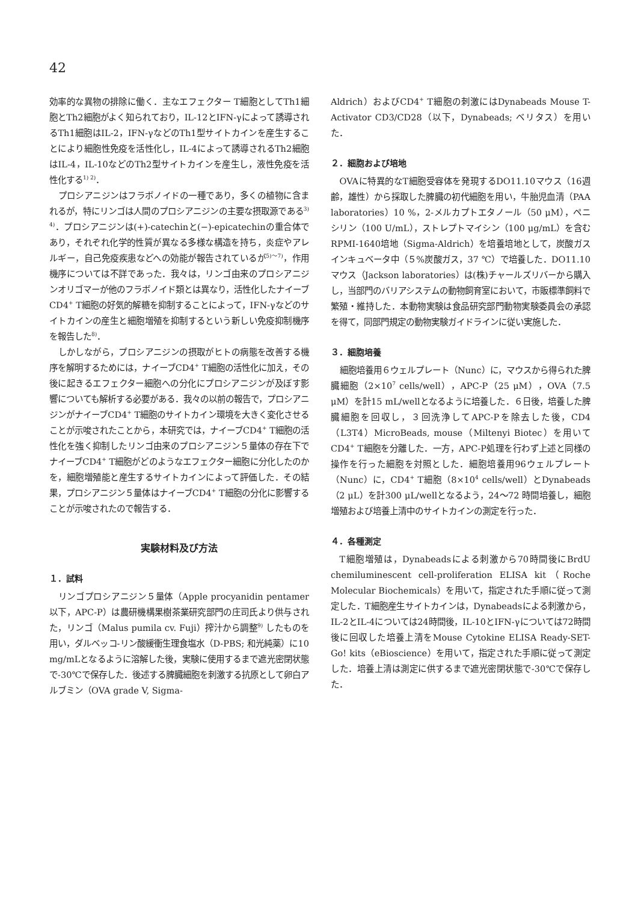42
効率的な異物の排除に働く．主なエフェクター T細胞としてTh1細胞とTh2細胞がよく知られており，IL-12とIFN-γによって誘導されるTh1細胞はIL-2，IFN-γなどのTh1型サイトカインを産生することにより細胞性免疫を活性化し，IL-4によって誘導されるTh2細胞はIL-4，IL-10などのTh2型サイトカインを産生し，液性免疫を活性化する<sup>1) 2)</sup>．
プロシアニジンはフラボノイドの一種であり，多くの植物に含まれるが，特にリンゴは人間のプロシアニジンの主要な摂取源である<sup>3) 4)</sup>．プロシアニジンは(+)-catechinと(−)-epicatechinの重合体であり，それぞれ化学的性質が異なる多様な構造を持ち，炎症やアレルギー，自己免疫疾患などへの効能が報告されているが<sup>5)～7)</sup>，作用機序については不詳であった．我々は，リンゴ由来のプロシアニジンオリゴマーが他のフラボノイド類とは異なり，活性化したナイーブCD4<sup>+</sup> T細胞の好気的解糖を抑制することによって，IFN-γなどのサイトカインの産生と細胞増殖を抑制するという新しい免疫抑制機序を報告した<sup>8)</sup>．
しかしながら，プロシアニジンの摂取がヒトの病態を改善する機序を解明するためには，ナイーブCD4<sup>+</sup> T細胞の活性化に加え，その後に起きるエフェクター細胞への分化にプロシアニジンが及ぼす影響についても解析する必要がある．我々の以前の報告で，プロシアニジンがナイーブCD4<sup>+</sup> T細胞のサイトカイン環境を大きく変化させることが示唆されたことから，本研究では，ナイーブCD4<sup>+</sup> T細胞の活性化を強く抑制したリンゴ由来のプロシアニジン５量体の存在下でナイーブCD4<sup>+</sup> T細胞がどのようなエフェクター細胞に分化したのかを，細胞増殖能と産生するサイトカインによって評価した．その結果，プロシアニジン５量体はナイーブCD4<sup>+</sup> T細胞の分化に影響することが示唆されたので報告する．
実験材料及び方法
１．試料
リンゴプロシアニジン５量体（Apple procyanidin pentamer以下，APC-P）は農研機構果樹茶業研究部門の庄司氏より供与された，リンゴ（Malus pumila cv. Fuji）搾汁から調整<sup>9)</sup> したものを用い，ダルベッコ-リン酸緩衝生理食塩水（D-PBS; 和光純薬）に10 mg/mLとなるように溶解した後，実験に使用するまで遮光密閉状態で-30℃で保存した．後述する脾臓細胞を刺激する抗原として卵白アルブミン（OVA grade V, Sigma-
Aldrich）およびCD4<sup>+</sup> T細胞の刺激にはDynabeads Mouse T-Activator CD3/CD28（以下，Dynabeads; ベリタス）を用いた．
２．細胞および培地
OVAに特異的なT細胞受容体を発現するDO11.10マウス（16週齢，雄性）から採取した脾臓の初代細胞を用い，牛胎児血清（PAA laboratories）10 %，2-メルカプトエタノール（50 μM），ペニシリン（100 U/mL），ストレプトマイシン（100 μg/mL）を含むRPMI-1640培地（Sigma-Aldrich）を培養培地として，炭酸ガスインキュベータ中（５%炭酸ガス，37 ℃）で培養した．DO11.10マウス（Jackson laboratories）は(株)チャールズリバーから購入し，当部門のバリアシステムの動物飼育室において，市販標準飼料で繁殖・維持した．本動物実験は食品研究部門動物実験委員会の承認を得て，同部門規定の動物実験ガイドラインに従い実施した．
３．細胞培養
細胞培養用６ウェルプレート（Nunc）に，マウスから得られた脾臓細胞（2×10<sup>7</sup> cells/well），APC-P（25 μM），OVA（7.5 μM）を計15 mL/wellとなるように培養した．６日後，培養した脾臓細胞を回収し，３回洗浄してAPC-Pを除去した後，CD4（L3T4）MicroBeads, mouse（Miltenyi Biotec）を用いてCD4<sup>+</sup> T細胞を分離した．一方，APC-P処理を行わず上述と同様の操作を行った細胞を対照とした．細胞培養用96ウェルプレート（Nunc）に，CD4<sup>+</sup> T細胞（8×10<sup>4</sup> cells/well）とDynabeads（2 μL）を計300 μL/wellとなるよう，24～72 時間培養し，細胞増殖および培養上清中のサイトカインの測定を行った．
４．各種測定
T細胞増殖は，Dynabeadsによる刺激から70時間後にBrdU chemiluminescent cell-proliferation ELISA kit（Roche Molecular Biochemicals）を用いて，指定された手順に従って測定した．T細胞産生サイトカインは，Dynabeadsによる刺激から，IL-2とIL-4については24時間後，IL-10とIFN-γについては72時間後に回収した培養上清をMouse Cytokine ELISA Ready-SET-Go! kits（eBioscience）を用いて，指定された手順に従って測定した．培養上清は測定に供するまで遮光密閉状態で-30℃で保存した．